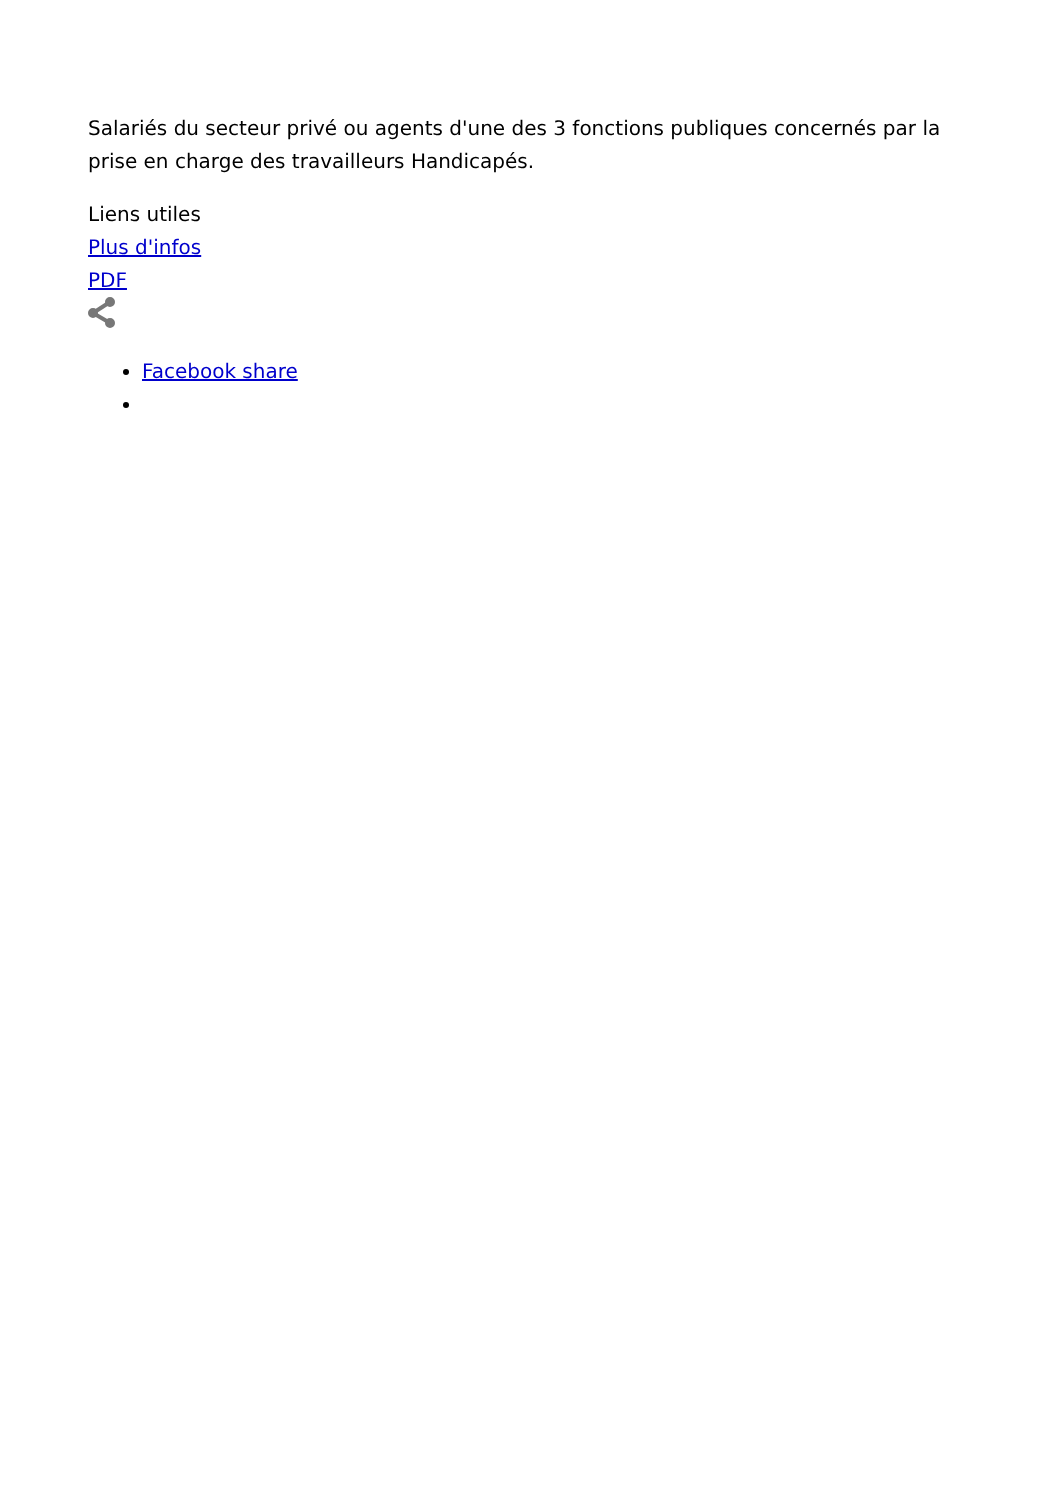Salariés du secteur privé ou agents d'une des 3 fonctions publiques concernés par la prise en charge des travailleurs Handicapés.
Liens utiles
Plus d'infos
PDF
Facebook share